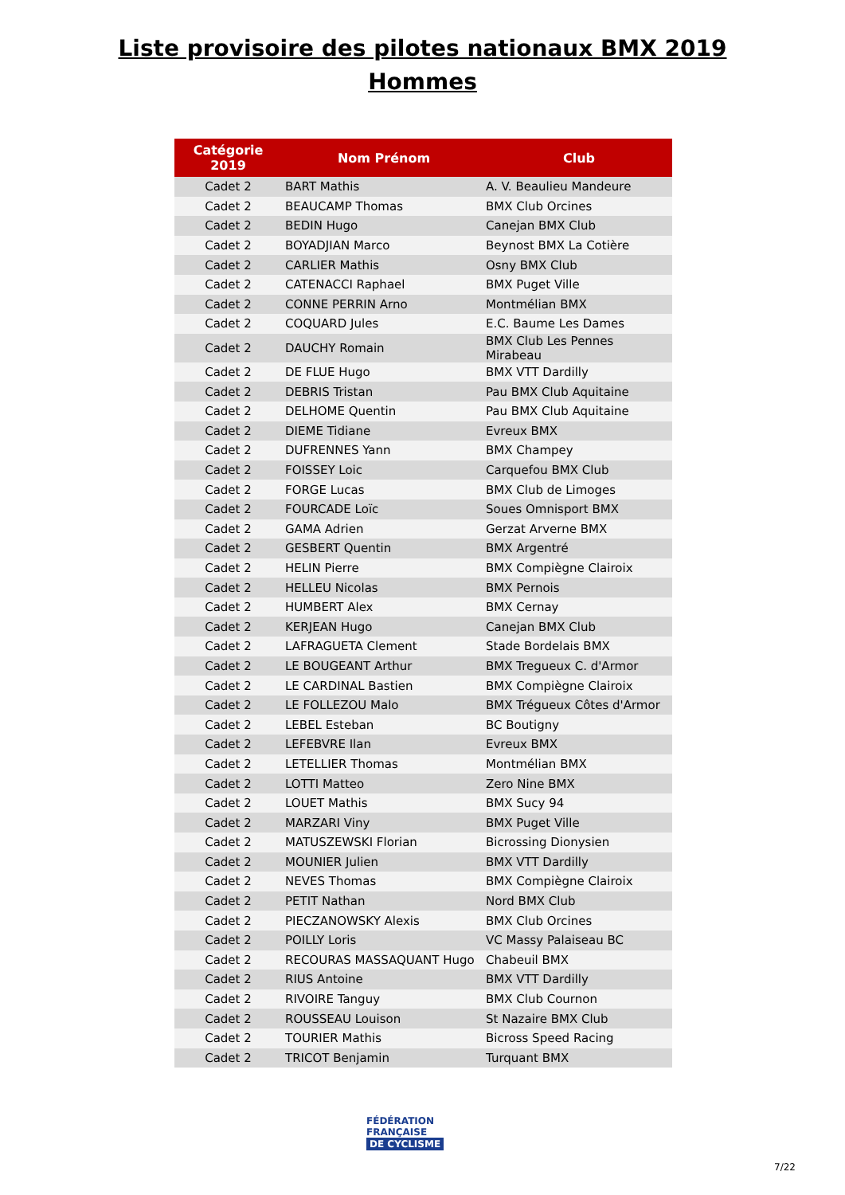Liste provisoire des pilotes nationaux BMX 2019
Hommes
| Catégorie 2019 | Nom Prénom | Club |
| --- | --- | --- |
| Cadet 2 | BART Mathis | A. V. Beaulieu Mandeure |
| Cadet 2 | BEAUCAMP Thomas | BMX Club Orcines |
| Cadet 2 | BEDIN Hugo | Canejan BMX Club |
| Cadet 2 | BOYADJIAN Marco | Beynost BMX La Cotière |
| Cadet 2 | CARLIER Mathis | Osny BMX Club |
| Cadet 2 | CATENACCI Raphael | BMX Puget Ville |
| Cadet 2 | CONNE PERRIN Arno | Montmélian BMX |
| Cadet 2 | COQUARD Jules | E.C. Baume Les Dames |
| Cadet 2 | DAUCHY Romain | BMX Club Les Pennes Mirabeau |
| Cadet 2 | DE FLUE Hugo | BMX VTT Dardilly |
| Cadet 2 | DEBRIS Tristan | Pau BMX Club Aquitaine |
| Cadet 2 | DELHOME Quentin | Pau BMX Club Aquitaine |
| Cadet 2 | DIEME Tidiane | Evreux BMX |
| Cadet 2 | DUFRENNES Yann | BMX Champey |
| Cadet 2 | FOISSEY Loic | Carquefou BMX Club |
| Cadet 2 | FORGE Lucas | BMX Club de Limoges |
| Cadet 2 | FOURCADE Loïc | Soues Omnisport BMX |
| Cadet 2 | GAMA Adrien | Gerzat Arverne BMX |
| Cadet 2 | GESBERT Quentin | BMX Argentré |
| Cadet 2 | HELIN Pierre | BMX Compiègne Clairoix |
| Cadet 2 | HELLEU Nicolas | BMX Pernois |
| Cadet 2 | HUMBERT Alex | BMX Cernay |
| Cadet 2 | KERJEAN Hugo | Canejan BMX Club |
| Cadet 2 | LAFRAGUETA Clement | Stade Bordelais BMX |
| Cadet 2 | LE BOUGEANT Arthur | BMX Tregueux C. d'Armor |
| Cadet 2 | LE CARDINAL Bastien | BMX Compiègne Clairoix |
| Cadet 2 | LE FOLLEZOU Malo | BMX Trégueux Côtes d'Armor |
| Cadet 2 | LEBEL Esteban | BC Boutigny |
| Cadet 2 | LEFEBVRE Ilan | Evreux BMX |
| Cadet 2 | LETELLIER Thomas | Montmélian BMX |
| Cadet 2 | LOTTI Matteo | Zero Nine BMX |
| Cadet 2 | LOUET Mathis | BMX Sucy 94 |
| Cadet 2 | MARZARI Viny | BMX Puget Ville |
| Cadet 2 | MATUSZEWSKI Florian | Bicrossing Dionysien |
| Cadet 2 | MOUNIER Julien | BMX VTT Dardilly |
| Cadet 2 | NEVES Thomas | BMX Compiègne Clairoix |
| Cadet 2 | PETIT Nathan | Nord BMX Club |
| Cadet 2 | PIECZANOWSKY Alexis | BMX Club Orcines |
| Cadet 2 | POILLY Loris | VC Massy Palaiseau BC |
| Cadet 2 | RECOURAS MASSAQUANT Hugo | Chabeuil BMX |
| Cadet 2 | RIUS Antoine | BMX VTT Dardilly |
| Cadet 2 | RIVOIRE Tanguy | BMX Club Cournon |
| Cadet 2 | ROUSSEAU Louison | St Nazaire BMX Club |
| Cadet 2 | TOURIER Mathis | Bicross Speed Racing |
| Cadet 2 | TRICOT Benjamin | Turquant BMX |
FÉDÉRATION
FRANÇAISE
DE CYCLISME
7/22